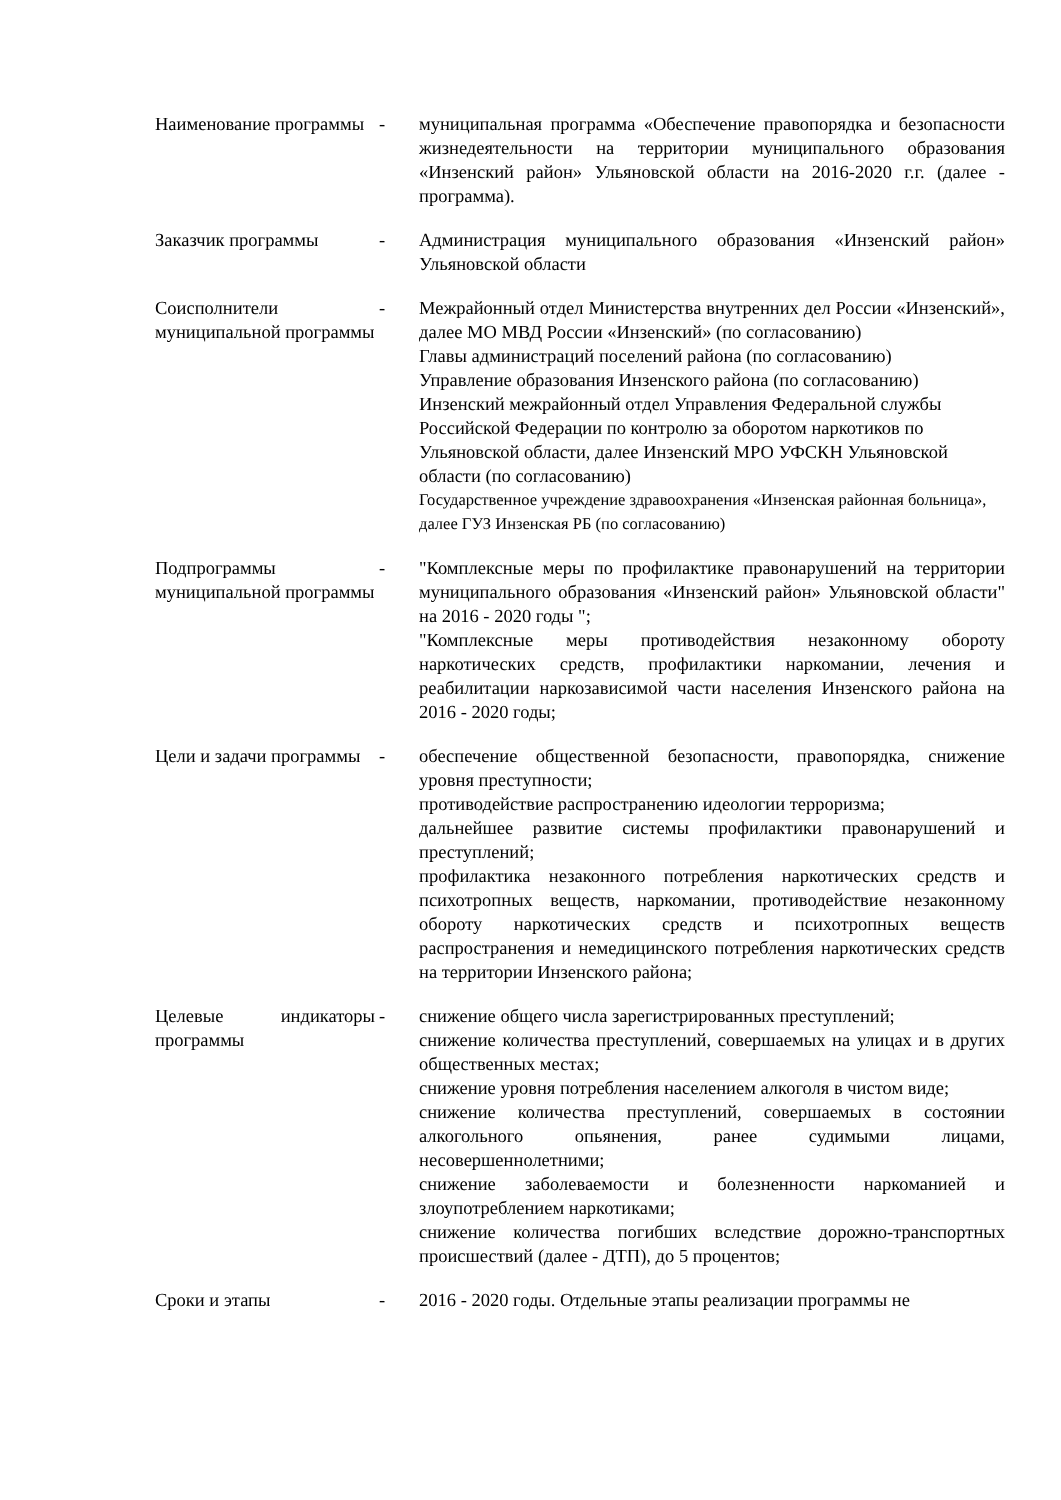| Наименование программы | - | муниципальная программа «Обеспечение правопорядка и безопасности жизнедеятельности на территории муниципального образования «Инзенский район» Ульяновской области на 2016-2020 г.г. (далее - программа). |
| Заказчик программы | - | Администрация муниципального образования «Инзенский район» Ульяновской области |
| Соисполнители муниципальной программы | - | Межрайонный отдел Министерства внутренних дел России «Инзенский», далее МО МВД России «Инзенский» (по согласованию) Главы администраций поселений района (по согласованию) Управление образования Инзенского района (по согласованию) Инзенский межрайонный отдел Управления Федеральной службы Российской Федерации по контролю за оборотом наркотиков по Ульяновской области, далее Инзенский МРО УФСКН Ульяновской области (по согласованию) Государственное учреждение здравоохранения «Инзенская районная больница», далее ГУЗ Инзенская РБ (по согласованию) |
| Подпрограммы муниципальной программы | - | "Комплексные меры по профилактике правонарушений на территории муниципального образования «Инзенский район» Ульяновской области" на 2016 - 2020 годы "; "Комплексные меры противодействия незаконному обороту наркотических средств, профилактики наркомании, лечения и реабилитации наркозависимой части населения Инзенского района на 2016 - 2020 годы; |
| Цели и задачи программы | - | обеспечение общественной безопасности, правопорядка, снижение уровня преступности; противодействие распространению идеологии терроризма; дальнейшее развитие системы профилактики правонарушений и преступлений; профилактика незаконного потребления наркотических средств и психотропных веществ, наркомании, противодействие незаконному обороту наркотических средств и психотропных веществ распространения и немедицинского потребления наркотических средств на территории Инзенского района; |
| Целевые индикаторы программы | - | снижение общего числа зарегистрированных преступлений; снижение количества преступлений, совершаемых на улицах и в других общественных местах; снижение уровня потребления населением алкоголя в чистом виде; снижение количества преступлений, совершаемых в состоянии алкогольного опьянения, ранее судимыми лицами, несовершеннолетними; снижение заболеваемости и болезненности наркоманией и злоупотреблением наркотиками; снижение количества погибших вследствие дорожно-транспортных происшествий (далее - ДТП), до 5 процентов; |
| Сроки и этапы | - | 2016 - 2020 годы. Отдельные этапы реализации программы не |